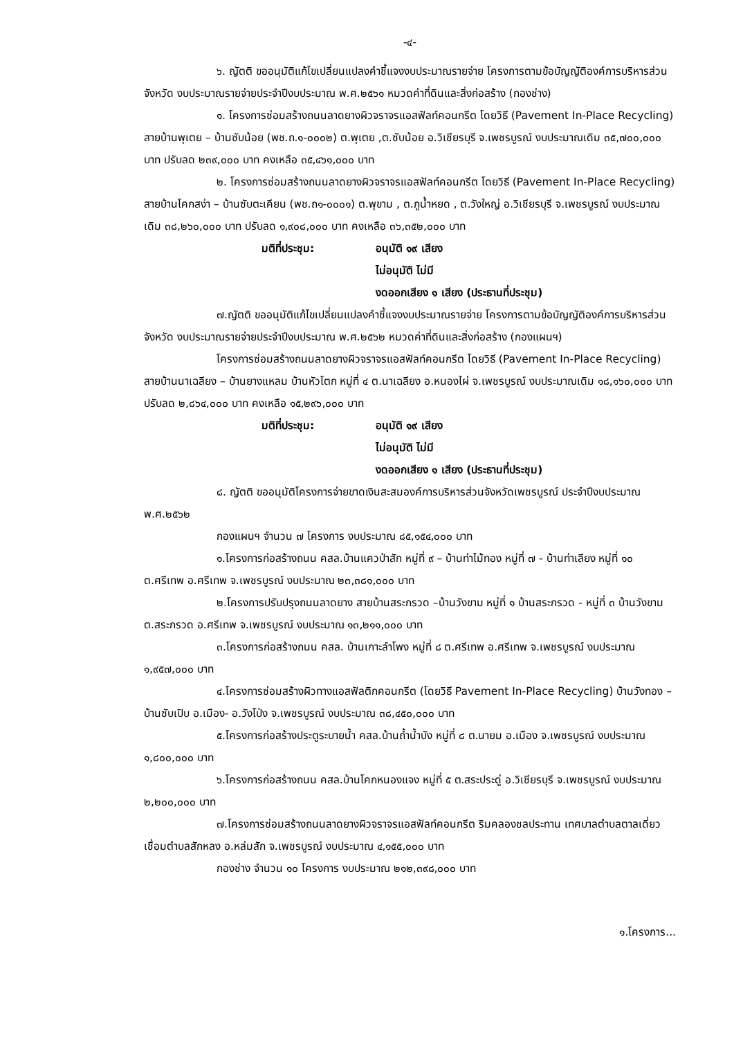-๔-
๖. ญัตติ ขออนุมัติแก้ไขเปลี่ยนแปลงคำชี้แจงงบประมาณรายจ่าย โครงการตามข้อบัญญัติองค์การบริหารส่วนจังหวัด งบประมาณรายจ่ายประจำปีงบประมาณ พ.ศ.๒๕๖๑ หมวดค่าที่ดินและสิ่งก่อสร้าง (กองช่าง)
๑. โครงการซ่อมสร้างถนนลาดยางผิวจราจรแอสฟัลท์คอนกรีต โดยวิธี (Pavement In-Place Recycling) สายบ้านพุเตย – บ้านซับน้อย (พช.ถ.๑-๐๐๐๒) ต.พุเตย ,ต.ซับน้อย อ.วิเชียรบุรี จ.เพชรบูรณ์ งบประมาณเดิม ๓๕,๗๐๐,๐๐๐ บาท ปรับลด ๒๓๙,๐๐๐ บาท คงเหลือ ๓๕,๔๖๑,๐๐๐ บาท
๒. โครงการซ่อมสร้างถนนลาดยางผิวจราจรแอสฟัลท์คอนกรีต โดยวิธี (Pavement In-Place Recycling) สายบ้านโคกสง่า – บ้านซับตะเคียน (พช.ถ๑-๐๐๐๑) ต.พุขาม , ต.ภูน้ำหยด , ต.วังใหญ่ อ.วิเชียรบุรี จ.เพชรบูรณ์ งบประมาณเดิม ๓๘,๒๖๐,๐๐๐ บาท ปรับลด ๑,๙๐๘,๐๐๐ บาท คงเหลือ ๓๖,๓๕๒,๐๐๐ บาท
มติที่ประชุม: อนุมัติ ๑๙ เสียง ไม่อนุมัติ ไม่มี งดออกเสียง ๑ เสียง (ประธานที่ประชุม)
๗.ญัตติ ขออนุมัติแก้ไขเปลี่ยนแปลงคำชี้แจงงบประมาณรายจ่าย โครงการตามข้อบัญญัติองค์การบริหารส่วนจังหวัด งบประมาณรายจ่ายประจำปีงบประมาณ พ.ศ.๒๕๖๒ หมวดค่าที่ดินและสิ่งก่อสร้าง (กองแผนฯ)
โครงการซ่อมสร้างถนนลาดยางผิวจราจรแอสฟัลท์คอนกรีต โดยวิธี (Pavement In-Place Recycling) สายบ้านนาเฉลียง – บ้านยางแหลม บ้านหัวโตก หมู่ที่ ๔ ต.นาเฉลียง อ.หนองไผ่ จ.เพชรบูรณ์ งบประมาณเดิม ๑๘,๑๖๐,๐๐๐ บาท ปรับลด ๒,๘๖๔,๐๐๐ บาท คงเหลือ ๑๕,๒๙๖,๐๐๐ บาท
มติที่ประชุม: อนุมัติ ๑๙ เสียง ไม่อนุมัติ ไม่มี งดออกเสียง ๑ เสียง (ประธานที่ประชุม)
๘. ญัตติ ขออนุมัติโครงการจ่ายขาดเงินสะสมองค์การบริหารส่วนจังหวัดเพชรบูรณ์ ประจำปีงบประมาณ พ.ศ.๒๕๖๒
กองแผนฯ จำนวน ๗ โครงการ งบประมาณ ๘๕,๑๕๔,๐๐๐ บาท
๑.โครงการก่อสร้างถนน คสล.บ้านแควป่าสัก หมู่ที่ ๙ – บ้านท่าไม้ทอง หมู่ที่ ๗ - บ้านท่าเลียง หมู่ที่ ๑๐ ต.ศรีเทพ อ.ศรีเทพ จ.เพชรบูรณ์ งบประมาณ ๒๓,๓๘๑,๐๐๐ บาท
๒.โครงการปรับปรุงถนนลาดยาง สายบ้านสระกรวด –บ้านวังขาม หมู่ที่ ๑ บ้านสระกรวด - หมู่ที่ ๓ บ้านวังขาม ต.สระกรวด อ.ศรีเทพ จ.เพชรบูรณ์ งบประมาณ ๑๓,๒๑๑,๐๐๐ บาท
๓.โครงการก่อสร้างถนน คสล. บ้านเกาะลำโพง หมู่ที่ ๘ ต.ศรีเทพ อ.ศรีเทพ จ.เพชรบูรณ์ งบประมาณ ๑,๙๕๗,๐๐๐ บาท
๔.โครงการซ่อมสร้างผิวทางแอสฟัลติกคอนกรีต (โดยวิธี Pavement In-Place Recycling) บ้านวังทอง – บ้านซับเปิบ อ.เมือง- อ.วังโป่ง จ.เพชรบูรณ์ งบประมาณ ๓๘,๔๕๐,๐๐๐ บาท
๕.โครงการก่อสร้างประตูระบายน้ำ คสล.บ้านถ้ำน้ำบัง หมู่ที่ ๘ ต.นายม อ.เมือง จ.เพชรบูรณ์ งบประมาณ ๑,๘๐๐,๐๐๐ บาท
๖.โครงการก่อสร้างถนน คสล.บ้านโคกหนองแจง หมู่ที่ ๕ ต.สระประดู่ อ.วิเชียรบุรี จ.เพชรบูรณ์ งบประมาณ ๒,๒๐๐,๐๐๐ บาท
๗.โครงการซ่อมสร้างถนนลาดยางผิวจราจรแอสฟัลท์คอนกรีต ริมคลองชลประทาน เทศบาลตำบลตาลเดี่ยว เชื่อมตำบลสักหลง อ.หล่มสัก จ.เพชรบูรณ์ งบประมาณ ๔,๑๕๕,๐๐๐ บาท
กองช่าง จำนวน ๑๐ โครงการ งบประมาณ ๒๑๒,๓๙๘,๐๐๐ บาท
๑.โครงการ...